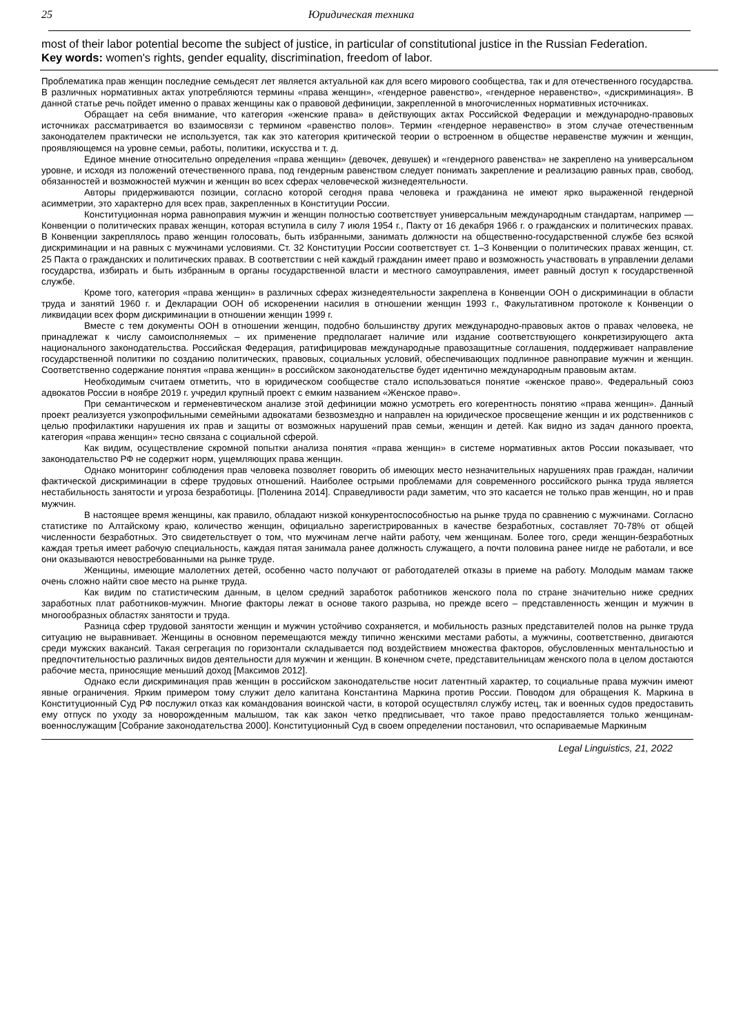25 Юридическая техника
most of their labor potential become the subject of justice, in particular of constitutional justice in the Russian Federation.
Key words: women's rights, gender equality, discrimination, freedom of labor.
Проблематика прав женщин последние семьдесят лет является актуальной как для всего мирового сообщества, так и для отечественного государства. В различных нормативных актах употребляются термины «права женщин», «гендерное равенство», «гендерное неравенство», «дискриминация». В данной статье речь пойдет именно о правах женщины как о правовой дефиниции, закрепленной в многочисленных нормативных источниках.
Обращает на себя внимание, что категория «женские права» в действующих актах Российской Федерации и международно-правовых источниках рассматривается во взаимосвязи с термином «равенство полов». Термин «гендерное неравенство» в этом случае отечественным законодателем практически не используется, так как это категория критической теории о встроенном в обществе неравенстве мужчин и женщин, проявляющемся на уровне семьи, работы, политики, искусства и т. д.
Единое мнение относительно определения «права женщин» (девочек, девушек) и «гендерного равенства» не закреплено на универсальном уровне, и исходя из положений отечественного права, под гендерным равенством следует понимать закрепление и реализацию равных прав, свобод, обязанностей и возможностей мужчин и женщин во всех сферах человеческой жизнедеятельности.
Авторы придерживаются позиции, согласно которой сегодня права человека и гражданина не имеют ярко выраженной гендерной асимметрии, это характерно для всех прав, закрепленных в Конституции России.
Конституционная норма равноправия мужчин и женщин полностью соответствует универсальным международным стандартам, например — Конвенции о политических правах женщин, которая вступила в силу 7 июля 1954 г., Пакту от 16 декабря 1966 г. о гражданских и политических правах. В Конвенции закреплялось право женщин голосовать, быть избранными, занимать должности на общественно-государственной службе без всякой дискриминации и на равных с мужчинами условиями. Ст. 32 Конституции России соответствует ст. 1–3 Конвенции о политических правах женщин, ст. 25 Пакта о гражданских и политических правах. В соответствии с ней каждый гражданин имеет право и возможность участвовать в управлении делами государства, избирать и быть избранным в органы государственной власти и местного самоуправления, имеет равный доступ к государственной службе.
Кроме того, категория «права женщин» в различных сферах жизнедеятельности закреплена в Конвенции ООН о дискриминации в области труда и занятий 1960 г. и Декларации ООН об искоренении насилия в отношении женщин 1993 г., Факультативном протоколе к Конвенции о ликвидации всех форм дискриминации в отношении женщин 1999 г.
Вместе с тем документы ООН в отношении женщин, подобно большинству других международно-правовых актов о правах человека, не принадлежат к числу самоисполняемых – их применение предполагает наличие или издание соответствующего конкретизирующего акта национального законодательства. Российская Федерация, ратифицировав международные правозащитные соглашения, поддерживает направление государственной политики по созданию политических, правовых, социальных условий, обеспечивающих подлинное равноправие мужчин и женщин. Соответственно содержание понятия «права женщин» в российском законодательстве будет идентично международным правовым актам.
Необходимым считаем отметить, что в юридическом сообществе стало использоваться понятие «женское право». Федеральный союз адвокатов России в ноябре 2019 г. учредил крупный проект с емким названием «Женское право».
При семантическом и герменевтическом анализе этой дефиниции можно усмотреть его когерентность понятию «права женщин». Данный проект реализуется узкопрофильными семейными адвокатами безвозмездно и направлен на юридическое просвещение женщин и их родственников с целью профилактики нарушения их прав и защиты от возможных нарушений прав семьи, женщин и детей. Как видно из задач данного проекта, категория «права женщин» тесно связана с социальной сферой.
Как видим, осуществление скромной попытки анализа понятия «права женщин» в системе нормативных актов России показывает, что законодательство РФ не содержит норм, ущемляющих права женщин.
Однако мониторинг соблюдения прав человека позволяет говорить об имеющих место незначительных нарушениях прав граждан, наличии фактической дискриминации в сфере трудовых отношений. Наиболее острыми проблемами для современного российского рынка труда является нестабильность занятости и угроза безработицы. [Поленина 2014]. Справедливости ради заметим, что это касается не только прав женщин, но и прав мужчин.
В настоящее время женщины, как правило, обладают низкой конкурентоспособностью на рынке труда по сравнению с мужчинами. Согласно статистике по Алтайскому краю, количество женщин, официально зарегистрированных в качестве безработных, составляет 70-78% от общей численности безработных. Это свидетельствует о том, что мужчинам легче найти работу, чем женщинам. Более того, среди женщин-безработных каждая третья имеет рабочую специальность, каждая пятая занимала ранее должность служащего, а почти половина ранее нигде не работали, и все они оказываются невостребованными на рынке труде.
Женщины, имеющие малолетних детей, особенно часто получают от работодателей отказы в приеме на работу. Молодым мамам также очень сложно найти свое место на рынке труда.
Как видим по статистическим данным, в целом средний заработок работников женского пола по стране значительно ниже средних заработных плат работников-мужчин. Многие факторы лежат в основе такого разрыва, но прежде всего – представленность женщин и мужчин в многообразных областях занятости и труда.
Разница сфер трудовой занятости женщин и мужчин устойчиво сохраняется, и мобильность разных представителей полов на рынке труда ситуацию не выравнивает. Женщины в основном перемещаются между типично женскими местами работы, а мужчины, соответственно, двигаются среди мужских вакансий. Такая сегрегация по горизонтали складывается под воздействием множества факторов, обусловленных ментальностью и предпочтительностью различных видов деятельности для мужчин и женщин. В конечном счете, представительницам женского пола в целом достаются рабочие места, приносящие меньший доход [Максимов 2012].
Однако если дискриминация прав женщин в российском законодательстве носит латентный характер, то социальные права мужчин имеют явные ограничения. Ярким примером тому служит дело капитана Константина Маркина против России. Поводом для обращения К. Маркина в Конституционный Суд РФ послужил отказ как командования воинской части, в которой осуществлял службу истец, так и военных судов предоставить ему отпуск по уходу за новорожденным малышом, так как закон четко предписывает, что такое право предоставляется только женщинам-военнослужащим [Собрание законодательства 2000]. Конституционный Суд в своем определении постановил, что оспариваемые Маркиным
Legal Linguistics, 21, 2022